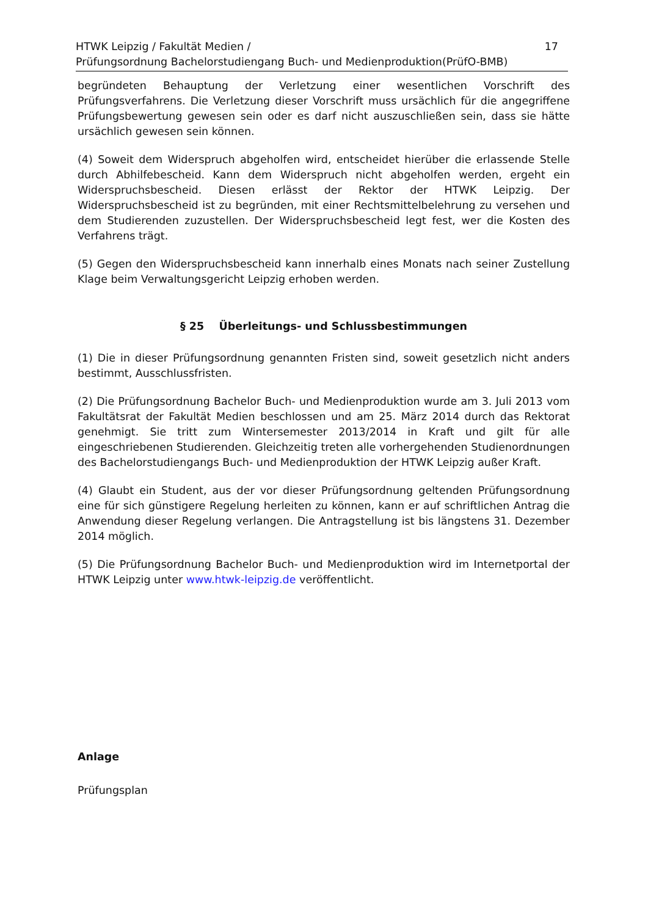HTWK Leipzig / Fakultät Medien /
Prüfungsordnung Bachelorstudiengang Buch- und Medienproduktion(PrüfO-BMB)
17
begründeten Behauptung der Verletzung einer wesentlichen Vorschrift des Prüfungsverfahrens. Die Verletzung dieser Vorschrift muss ursächlich für die angegriffene Prüfungsbewertung gewesen sein oder es darf nicht auszuschließen sein, dass sie hätte ursächlich gewesen sein können.
(4) Soweit dem Widerspruch abgeholfen wird, entscheidet hierüber die erlassende Stelle durch Abhilfebescheid. Kann dem Widerspruch nicht abgeholfen werden, ergeht ein Widerspruchsbescheid. Diesen erlässt der Rektor der HTWK Leipzig. Der Widerspruchsbescheid ist zu begründen, mit einer Rechtsmittelbelehrung zu versehen und dem Studierenden zuzustellen. Der Widerspruchsbescheid legt fest, wer die Kosten des Verfahrens trägt.
(5) Gegen den Widerspruchsbescheid kann innerhalb eines Monats nach seiner Zustellung Klage beim Verwaltungsgericht Leipzig erhoben werden.
§ 25 Überleitungs- und Schlussbestimmungen
(1) Die in dieser Prüfungsordnung genannten Fristen sind, soweit gesetzlich nicht anders bestimmt, Ausschlussfristen.
(2) Die Prüfungsordnung Bachelor Buch- und Medienproduktion wurde am 3. Juli 2013 vom Fakultätsrat der Fakultät Medien beschlossen und am 25. März 2014 durch das Rektorat genehmigt. Sie tritt zum Wintersemester 2013/2014 in Kraft und gilt für alle eingeschriebenen Studierenden. Gleichzeitig treten alle vorhergehenden Studienordnungen des Bachelorstudiengangs Buch- und Medienproduktion der HTWK Leipzig außer Kraft.
(4) Glaubt ein Student, aus der vor dieser Prüfungsordnung geltenden Prüfungsordnung eine für sich günstigere Regelung herleiten zu können, kann er auf schriftlichen Antrag die Anwendung dieser Regelung verlangen. Die Antragstellung ist bis längstens 31. Dezember 2014 möglich.
(5) Die Prüfungsordnung Bachelor Buch- und Medienproduktion wird im Internetportal der HTWK Leipzig unter www.htwk-leipzig.de veröffentlicht.
Anlage
Prüfungsplan